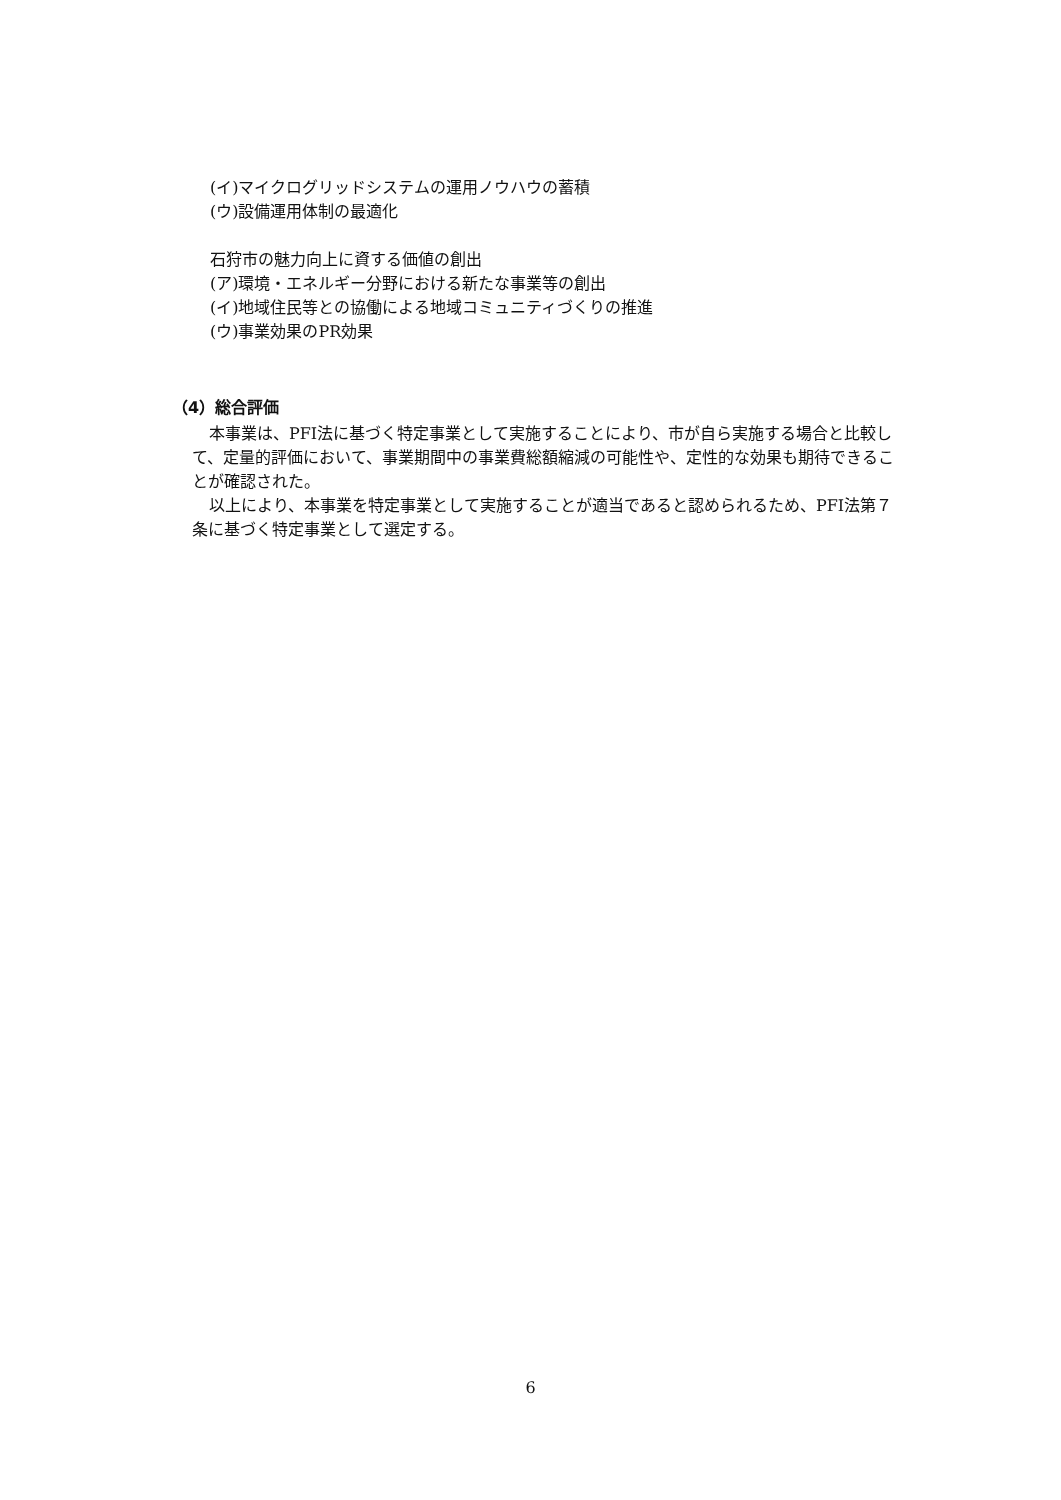(イ)マイクログリッドシステムの運用ノウハウの蓄積
(ウ)設備運用体制の最適化
石狩市の魅力向上に資する価値の創出
(ア)環境・エネルギー分野における新たな事業等の創出
(イ)地域住民等との協働による地域コミュニティづくりの推進
(ウ)事業効果のPR効果
（4）総合評価
本事業は、PFI法に基づく特定事業として実施することにより、市が自ら実施する場合と比較して、定量的評価において、事業期間中の事業費総額縮減の可能性や、定性的な効果も期待できることが確認された。
以上により、本事業を特定事業として実施することが適当であると認められるため、PFI法第７条に基づく特定事業として選定する。
6